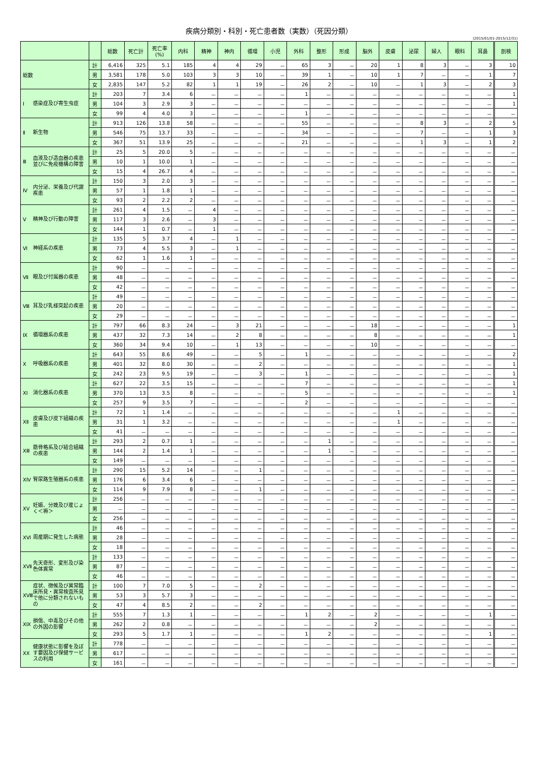疾病分類別・科別・死亡患者数（実数）（死因分類）
(2015/01/01-2015/12/31)
| | | 総数 | 死亡計 | 死亡率 (%) | 内科 | 精神 | 神内 | 循環 | 小児 | 外科 | 整形 | 形成 | 脳外 | 皮膚 | 泌尿 | 婦人 | 眼科 | 耳鼻 | 剖検 |
| --- | --- | --- | --- | --- | --- | --- | --- | --- | --- | --- | --- | --- | --- | --- | --- | --- | --- | --- | --- |
| 総数 | 計 | 6,416 | 325 | 5.1 | 185 | 4 | 4 | 29 | － | 65 | 3 | － | 20 | 1 | 8 | 3 | － | 3 | 10 |
| | 男 | 3,581 | 178 | 5.0 | 103 | 3 | 3 | 10 | － | 39 | 1 | － | 10 | 1 | 7 | － | － | 1 | 7 |
| | 女 | 2,835 | 147 | 5.2 | 82 | 1 | 1 | 19 | － | 26 | 2 | － | 10 | － | 1 | 3 | － | 2 | 3 |
| Ⅰ 感染症及び寄生虫症 | 計 | 203 | 7 | 3.4 | 6 | － | － | － | － | 1 | － | － | － | － | － | － | － | － | 1 |
| | 男 | 104 | 3 | 2.9 | 3 | － | － | － | － | － | － | － | － | － | － | － | － | － | 1 |
| | 女 | 99 | 4 | 4.0 | 3 | － | － | － | － | 1 | － | － | － | － | － | － | － | － | － |
| Ⅱ 新生物 | 計 | 913 | 126 | 13.8 | 58 | － | － | － | － | 55 | － | － | － | － | 8 | 3 | － | 2 | 5 |
| | 男 | 546 | 75 | 13.7 | 33 | － | － | － | － | 34 | － | － | － | － | 7 | － | － | 1 | 3 |
| | 女 | 367 | 51 | 13.9 | 25 | － | － | － | － | 21 | － | － | － | － | 1 | 3 | － | 1 | 2 |
| Ⅲ 血液及び造血器の疾患並びに免疫機構の障害 | 計 | 25 | 5 | 20.0 | 5 | － | － | － | － | － | － | － | － | － | － | － | － | － | － |
| | 男 | 10 | 1 | 10.0 | 1 | － | － | － | － | － | － | － | － | － | － | － | － | － | － |
| | 女 | 15 | 4 | 26.7 | 4 | － | － | － | － | － | － | － | － | － | － | － | － | － | － |
| Ⅳ 内分泌、栄養及び代謝疾患 | 計 | 150 | 3 | 2.0 | 3 | － | － | － | － | － | － | － | － | － | － | － | － | － | － |
| | 男 | 57 | 1 | 1.8 | 1 | － | － | － | － | － | － | － | － | － | － | － | － | － | － |
| | 女 | 93 | 2 | 2.2 | 2 | － | － | － | － | － | － | － | － | － | － | － | － | － | － |
| Ⅴ 精神及び行動の障害 | 計 | 261 | 4 | 1.5 | － | 4 | － | － | － | － | － | － | － | － | － | － | － | － | － |
| | 男 | 117 | 3 | 2.6 | － | 3 | － | － | － | － | － | － | － | － | － | － | － | － | － |
| | 女 | 144 | 1 | 0.7 | － | 1 | － | － | － | － | － | － | － | － | － | － | － | － | － |
| Ⅵ 神経系の疾患 | 計 | 135 | 5 | 3.7 | 4 | － | 1 | － | － | － | － | － | － | － | － | － | － | － | － |
| | 男 | 73 | 4 | 5.5 | 3 | － | 1 | － | － | － | － | － | － | － | － | － | － | － | － |
| | 女 | 62 | 1 | 1.6 | 1 | － | － | － | － | － | － | － | － | － | － | － | － | － | － |
| Ⅶ 眼及び付属器の疾患 | 計 | 90 | － | － | － | － | － | － | － | － | － | － | － | － | － | － | － | － | － |
| | 男 | 48 | － | － | － | － | － | － | － | － | － | － | － | － | － | － | － | － | － |
| | 女 | 42 | － | － | － | － | － | － | － | － | － | － | － | － | － | － | － | － | － |
| Ⅷ 耳及び乳様突起の疾患 | 計 | 49 | － | － | － | － | － | － | － | － | － | － | － | － | － | － | － | － | － |
| | 男 | 20 | － | － | － | － | － | － | － | － | － | － | － | － | － | － | － | － | － |
| | 女 | 29 | － | － | － | － | － | － | － | － | － | － | － | － | － | － | － | － | － |
| Ⅸ 循環器系の疾患 | 計 | 797 | 66 | 8.3 | 24 | － | 3 | 21 | － | － | － | － | 18 | － | － | － | － | － | 1 |
| | 男 | 437 | 32 | 7.3 | 14 | － | 2 | 8 | － | － | － | － | 8 | － | － | － | － | － | 1 |
| | 女 | 360 | 34 | 9.4 | 10 | － | 1 | 13 | － | － | － | － | 10 | － | － | － | － | － | － |
| Ⅹ 呼吸器系の疾患 | 計 | 643 | 55 | 8.6 | 49 | － | － | 5 | － | 1 | － | － | － | － | － | － | － | － | 2 |
| | 男 | 401 | 32 | 8.0 | 30 | － | － | 2 | － | － | － | － | － | － | － | － | － | － | 1 |
| | 女 | 242 | 23 | 9.5 | 19 | － | － | 3 | － | 1 | － | － | － | － | － | － | － | － | 1 |
| ⅩⅠ 消化器系の疾患 | 計 | 627 | 22 | 3.5 | 15 | － | － | － | － | 7 | － | － | － | － | － | － | － | － | 1 |
| | 男 | 370 | 13 | 3.5 | 8 | － | － | － | － | 5 | － | － | － | － | － | － | － | － | 1 |
| | 女 | 257 | 9 | 3.5 | 7 | － | － | － | － | 2 | － | － | － | － | － | － | － | － | － |
| ⅩⅡ 皮膚及び皮下組織の疾患 | 計 | 72 | 1 | 1.4 | － | － | － | － | － | － | － | － | － | 1 | － | － | － | － | － |
| | 男 | 31 | 1 | 3.2 | － | － | － | － | － | － | － | － | － | 1 | － | － | － | － | － |
| | 女 | 41 | － | － | － | － | － | － | － | － | － | － | － | － | － | － | － | － | － |
| ⅩⅢ 筋骨格系及び結合組織の疾患 | 計 | 293 | 2 | 0.7 | 1 | － | － | － | － | － | 1 | － | － | － | － | － | － | － | － |
| | 男 | 144 | 2 | 1.4 | 1 | － | － | － | － | － | 1 | － | － | － | － | － | － | － | － |
| | 女 | 149 | － | － | － | － | － | － | － | － | － | － | － | － | － | － | － | － | － |
| ⅩⅣ 腎尿路生殖器系の疾患 | 計 | 290 | 15 | 5.2 | 14 | － | － | 1 | － | － | － | － | － | － | － | － | － | － | － |
| | 男 | 176 | 6 | 3.4 | 6 | － | － | － | － | － | － | － | － | － | － | － | － | － | － |
| | 女 | 114 | 9 | 7.9 | 8 | － | － | 1 | － | － | － | － | － | － | － | － | － | － | － |
| ⅩⅤ 妊娠、分娩及び産じょく＜褥＞ | 計 | 256 | － | － | － | － | － | － | － | － | － | － | － | － | － | － | － | － | － |
| | 男 | － | － | － | － | － | － | － | － | － | － | － | － | － | － | － | － | － | － |
| | 女 | 256 | － | － | － | － | － | － | － | － | － | － | － | － | － | － | － | － | － |
| ⅩⅥ 周産期に発生した病態 | 計 | 46 | － | － | － | － | － | － | － | － | － | － | － | － | － | － | － | － | － |
| | 男 | 28 | － | － | － | － | － | － | － | － | － | － | － | － | － | － | － | － | － |
| | 女 | 18 | － | － | － | － | － | － | － | － | － | － | － | － | － | － | － | － | － |
| ⅩⅦ 先天奇形、変形及び染色体異常 | 計 | 133 | － | － | － | － | － | － | － | － | － | － | － | － | － | － | － | － | － |
| | 男 | 87 | － | － | － | － | － | － | － | － | － | － | － | － | － | － | － | － | － |
| | 女 | 46 | － | － | － | － | － | － | － | － | － | － | － | － | － | － | － | － | － |
| ⅩⅧ 症状、徴候及び異常臨床所見・異常検査所見で他に分類されないもの | 計 | 100 | 7 | 7.0 | 5 | － | － | 2 | － | － | － | － | － | － | － | － | － | － | － |
| | 男 | 53 | 3 | 5.7 | 3 | － | － | － | － | － | － | － | － | － | － | － | － | － | － |
| | 女 | 47 | 4 | 8.5 | 2 | － | － | 2 | － | － | － | － | － | － | － | － | － | － | － |
| ⅩⅨ 損傷、中毒及びその他の外因の影響 | 計 | 555 | 7 | 1.3 | 1 | － | － | － | － | 1 | 2 | － | 2 | － | － | － | － | 1 | － |
| | 男 | 262 | 2 | 0.8 | － | － | － | － | － | － | － | － | 2 | － | － | － | － | － | － |
| | 女 | 293 | 5 | 1.7 | 1 | － | － | － | － | 1 | 2 | － | － | － | － | － | － | 1 | － |
| ⅩⅩ 健康状態に影響を及ぼす要因及び保健サービスの利用 | 計 | 778 | － | － | － | － | － | － | － | － | － | － | － | － | － | － | － | － | － |
| | 男 | 617 | － | － | － | － | － | － | － | － | － | － | － | － | － | － | － | － | － |
| | 女 | 161 | － | － | － | － | － | － | － | － | － | － | － | － | － | － | － | － | － |